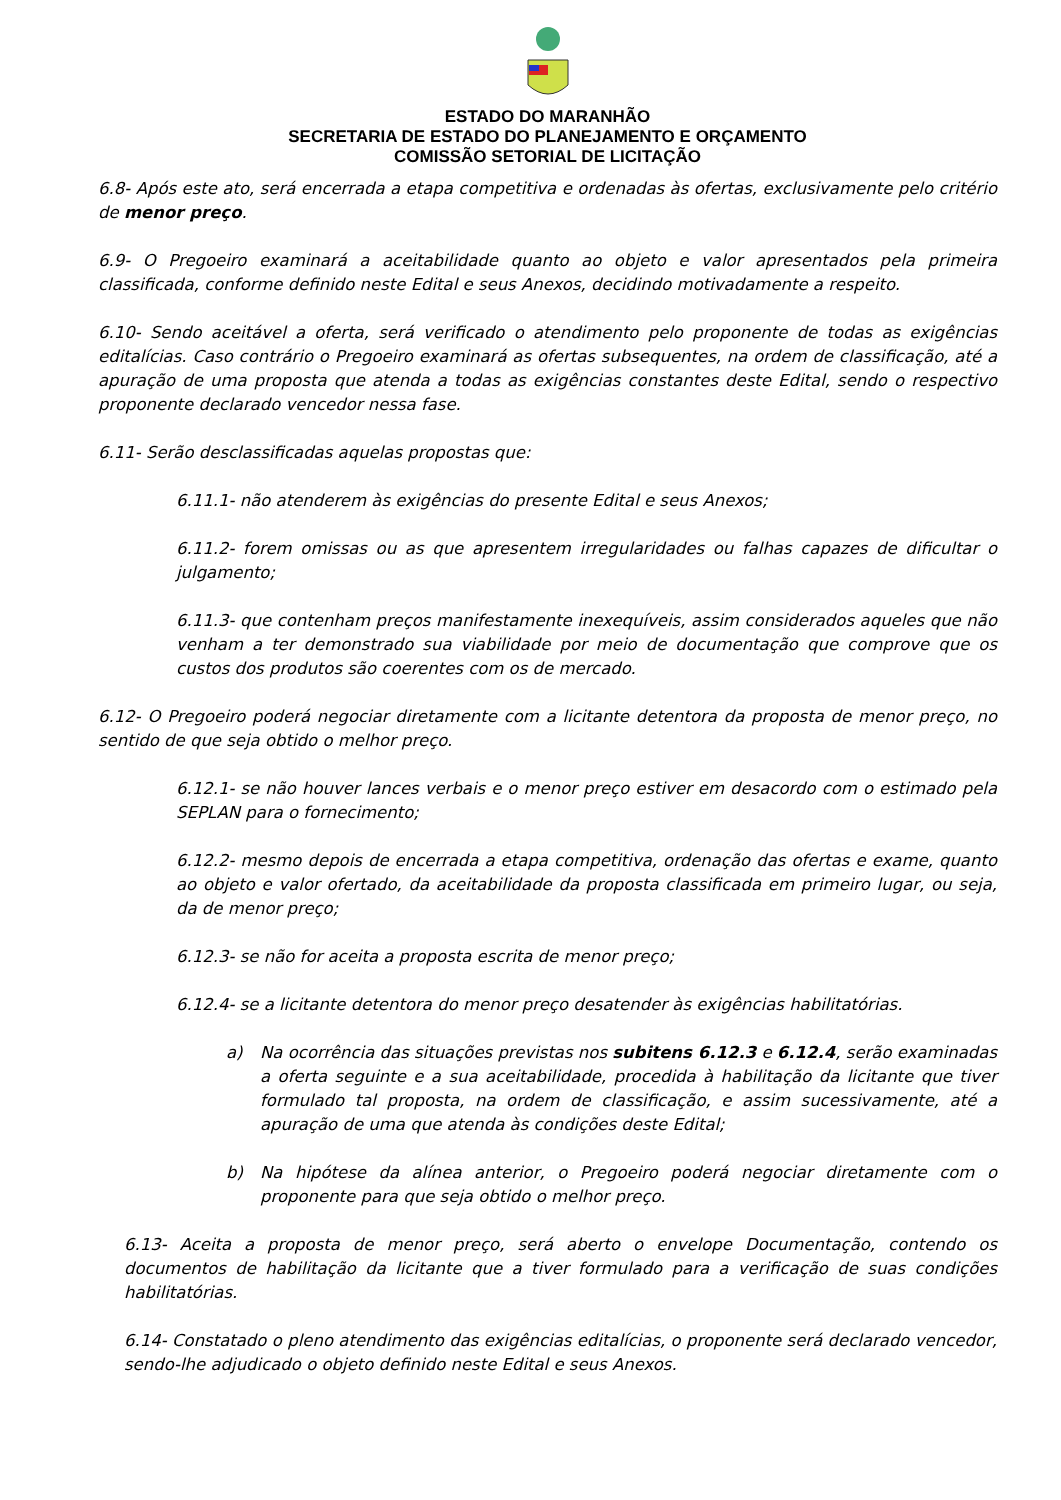ESTADO DO MARANHÃO
SECRETARIA DE ESTADO DO PLANEJAMENTO E ORÇAMENTO
COMISSÃO SETORIAL DE LICITAÇÃO
6.8- Após este ato, será encerrada a etapa competitiva e ordenadas às ofertas, exclusivamente pelo critério de menor preço.
6.9- O Pregoeiro examinará a aceitabilidade quanto ao objeto e valor apresentados pela primeira classificada, conforme definido neste Edital e seus Anexos, decidindo motivadamente a respeito.
6.10- Sendo aceitável a oferta, será verificado o atendimento pelo proponente de todas as exigências editalícias. Caso contrário o Pregoeiro examinará as ofertas subsequentes, na ordem de classificação, até a apuração de uma proposta que atenda a todas as exigências constantes deste Edital, sendo o respectivo proponente declarado vencedor nessa fase.
6.11- Serão desclassificadas aquelas propostas que:
6.11.1- não atenderem às exigências do presente Edital e seus Anexos;
6.11.2- forem omissas ou as que apresentem irregularidades ou falhas capazes de dificultar o julgamento;
6.11.3- que contenham preços manifestamente inexequíveis, assim considerados aqueles que não venham a ter demonstrado sua viabilidade por meio de documentação que comprove que os custos dos produtos são coerentes com os de mercado.
6.12- O Pregoeiro poderá negociar diretamente com a licitante detentora da proposta de menor preço, no sentido de que seja obtido o melhor preço.
6.12.1- se não houver lances verbais e o menor preço estiver em desacordo com o estimado pela SEPLAN para o fornecimento;
6.12.2- mesmo depois de encerrada a etapa competitiva, ordenação das ofertas e exame, quanto ao objeto e valor ofertado, da aceitabilidade da proposta classificada em primeiro lugar, ou seja, da de menor preço;
6.12.3- se não for aceita a proposta escrita de menor preço;
6.12.4- se a licitante detentora do menor preço desatender às exigências habilitatórias.
a) Na ocorrência das situações previstas nos subitens 6.12.3 e 6.12.4, serão examinadas a oferta seguinte e a sua aceitabilidade, procedida à habilitação da licitante que tiver formulado tal proposta, na ordem de classificação, e assim sucessivamente, até a apuração de uma que atenda às condições deste Edital;
b) Na hipótese da alínea anterior, o Pregoeiro poderá negociar diretamente com o proponente para que seja obtido o melhor preço.
6.13- Aceita a proposta de menor preço, será aberto o envelope Documentação, contendo os documentos de habilitação da licitante que a tiver formulado para a verificação de suas condições habilitatórias.
6.14- Constatado o pleno atendimento das exigências editalícias, o proponente será declarado vencedor, sendo-lhe adjudicado o objeto definido neste Edital e seus Anexos.